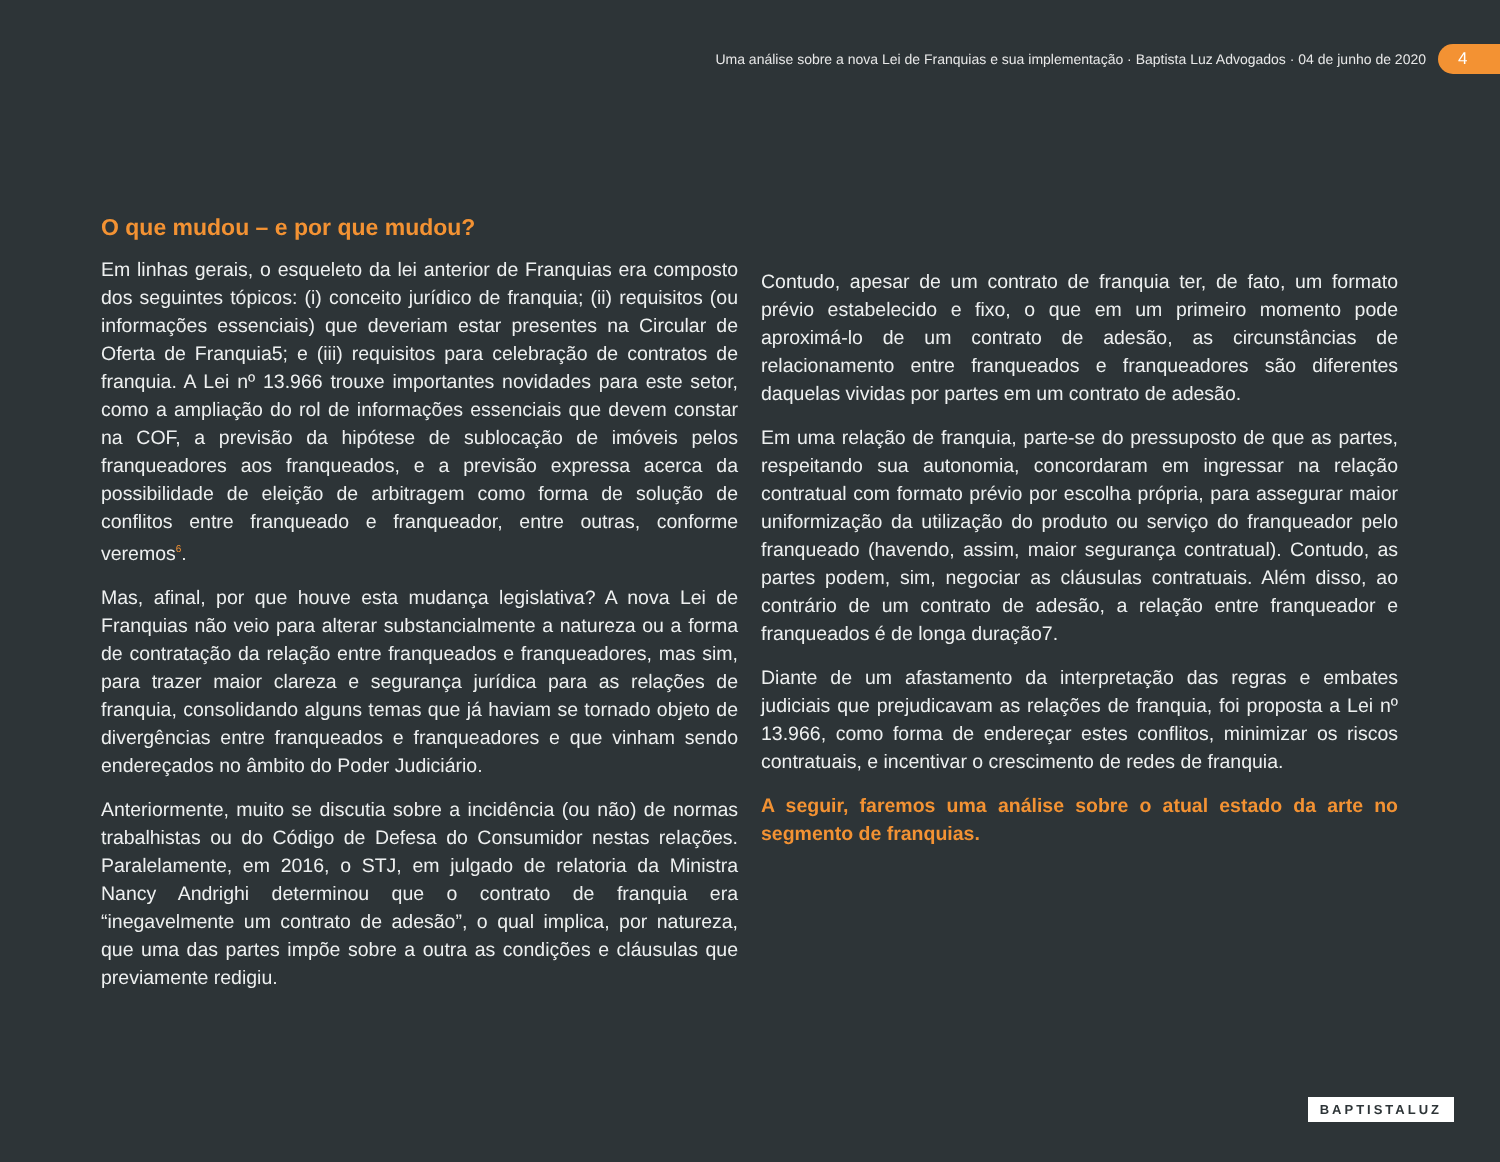Uma análise sobre a nova Lei de Franquias e sua implementação · Baptista Luz Advogados · 04 de junho de 2020 4
O que mudou – e por que mudou?
Em linhas gerais, o esqueleto da lei anterior de Franquias era composto dos seguintes tópicos: (i) conceito jurídico de franquia; (ii) requisitos (ou informações essenciais) que deveriam estar presentes na Circular de Oferta de Franquia5; e (iii) requisitos para celebração de contratos de franquia. A Lei nº 13.966 trouxe importantes novidades para este setor, como a ampliação do rol de informações essenciais que devem constar na COF, a previsão da hipótese de sublocação de imóveis pelos franqueadores aos franqueados, e a previsão expressa acerca da possibilidade de eleição de arbitragem como forma de solução de conflitos entre franqueado e franqueador, entre outras, conforme veremos<sup>6</sup>.
Mas, afinal, por que houve esta mudança legislativa? A nova Lei de Franquias não veio para alterar substancialmente a natureza ou a forma de contratação da relação entre franqueados e franqueadores, mas sim, para trazer maior clareza e segurança jurídica para as relações de franquia, consolidando alguns temas que já haviam se tornado objeto de divergências entre franqueados e franqueadores e que vinham sendo endereçados no âmbito do Poder Judiciário.
Anteriormente, muito se discutia sobre a incidência (ou não) de normas trabalhistas ou do Código de Defesa do Consumidor nestas relações. Paralelamente, em 2016, o STJ, em julgado de relatoria da Ministra Nancy Andrighi determinou que o contrato de franquia era “inegavelmente um contrato de adesão”, o qual implica, por natureza, que uma das partes impõe sobre a outra as condições e cláusulas que previamente redigiu.
Contudo, apesar de um contrato de franquia ter, de fato, um formato prévio estabelecido e fixo, o que em um primeiro momento pode aproximá-lo de um contrato de adesão, as circunstâncias de relacionamento entre franqueados e franqueadores são diferentes daquelas vividas por partes em um contrato de adesão.
Em uma relação de franquia, parte-se do pressuposto de que as partes, respeitando sua autonomia, concordaram em ingressar na relação contratual com formato prévio por escolha própria, para assegurar maior uniformização da utilização do produto ou serviço do franqueador pelo franqueado (havendo, assim, maior segurança contratual). Contudo, as partes podem, sim, negociar as cláusulas contratuais. Além disso, ao contrário de um contrato de adesão, a relação entre franqueador e franqueados é de longa duração7.
Diante de um afastamento da interpretação das regras e embates judiciais que prejudicavam as relações de franquia, foi proposta a Lei nº 13.966, como forma de endereçar estes conflitos, minimizar os riscos contratuais, e incentivar o crescimento de redes de franquia.
A seguir, faremos uma análise sobre o atual estado da arte no segmento de franquias.
BAPTISTALUZ